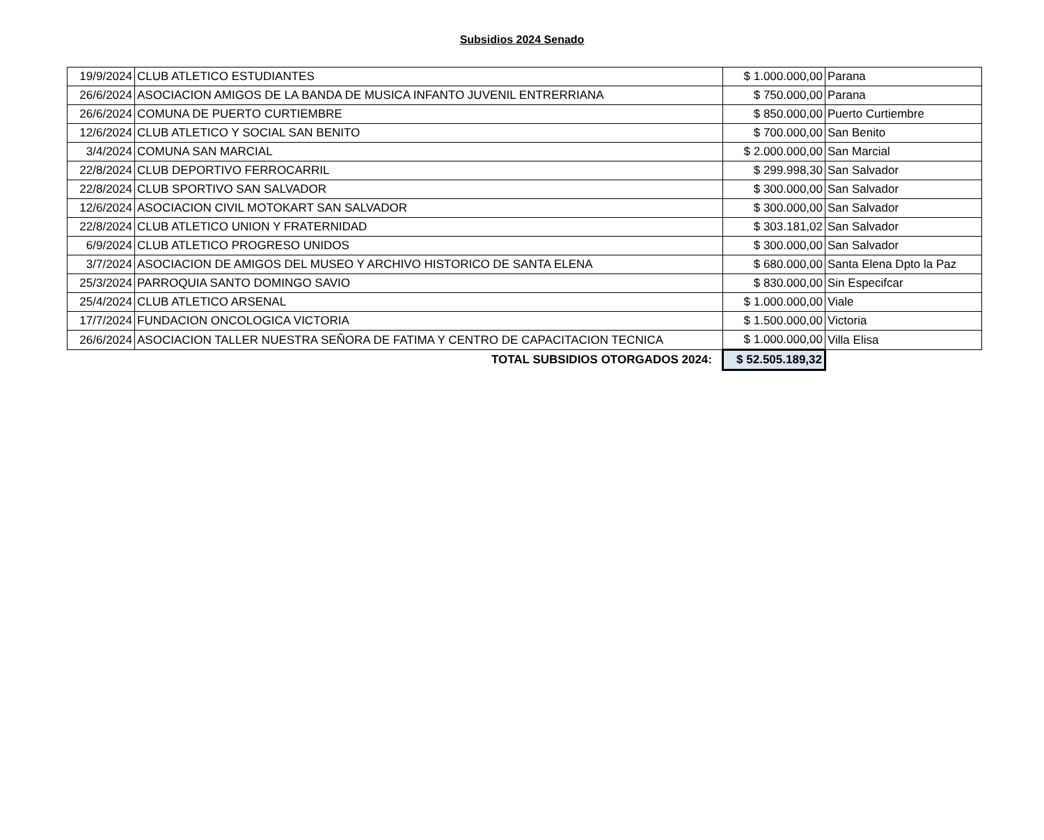Subsidios 2024 Senado
| 19/9/2024 | CLUB ATLETICO ESTUDIANTES | $ 1.000.000,00 | Parana |
| 26/6/2024 | ASOCIACION AMIGOS DE LA BANDA DE MUSICA INFANTO JUVENIL ENTRERRIANA | $ 750.000,00 | Parana |
| 26/6/2024 | COMUNA DE PUERTO CURTIEMBRE | $ 850.000,00 | Puerto Curtiembre |
| 12/6/2024 | CLUB ATLETICO Y SOCIAL SAN BENITO | $ 700.000,00 | San Benito |
| 3/4/2024 | COMUNA SAN MARCIAL | $ 2.000.000,00 | San Marcial |
| 22/8/2024 | CLUB DEPORTIVO FERROCARRIL | $ 299.998,30 | San Salvador |
| 22/8/2024 | CLUB SPORTIVO SAN SALVADOR | $ 300.000,00 | San Salvador |
| 12/6/2024 | ASOCIACION CIVIL MOTOKART SAN SALVADOR | $ 300.000,00 | San Salvador |
| 22/8/2024 | CLUB ATLETICO UNION Y FRATERNIDAD | $ 303.181,02 | San Salvador |
| 6/9/2024 | CLUB ATLETICO PROGRESO UNIDOS | $ 300.000,00 | San Salvador |
| 3/7/2024 | ASOCIACION DE AMIGOS DEL MUSEO Y ARCHIVO HISTORICO DE SANTA ELENA | $ 680.000,00 | Santa Elena Dpto la Paz |
| 25/3/2024 | PARROQUIA SANTO DOMINGO SAVIO | $ 830.000,00 | Sin Especifcar |
| 25/4/2024 | CLUB ATLETICO ARSENAL | $ 1.000.000,00 | Viale |
| 17/7/2024 | FUNDACION ONCOLOGICA VICTORIA | $ 1.500.000,00 | Victoria |
| 26/6/2024 | ASOCIACION TALLER NUESTRA SEÑORA DE FATIMA Y CENTRO DE CAPACITACION TECNICA | $ 1.000.000,00 | Villa Elisa |
| TOTAL SUBSIDIOS OTORGADOS 2024: | | $ 52.505.189,32 | |